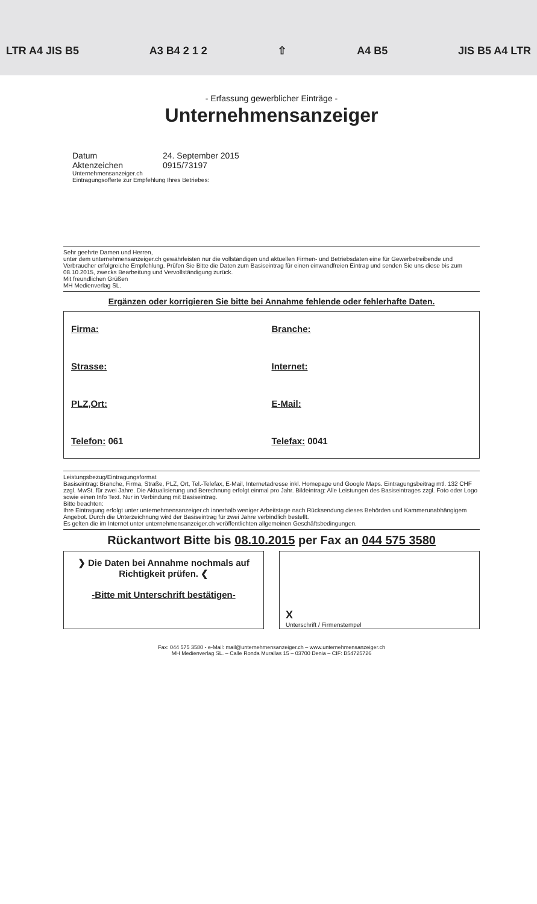LTR A4 JIS B5 A3 B4 2 1 2 ⇧ A4 B5 JIS B5 A4 LTR
- Erfassung gewerblicher Einträge -
Unternehmensanzeiger
Datum 24. September 2015 Aktenzeichen 0915/73197
Unternehmensanzeiger.ch
Eintragungsofferte zur Empfehlung Ihres Betriebes:
Sehr geehrte Damen und Herren,
unter dem unternehmensanzeiger.ch gewährleisten nur die vollständigen und aktuellen Firmen- und Betriebsdaten eine für Gewerbetreibende und Verbraucher erfolgreiche Empfehlung. Prüfen Sie Bitte die Daten zum Basiseintrag für einen einwandfreien Eintrag und senden Sie uns diese bis zum 08.10.2015, zwecks Bearbeitung und Vervollständigung zurück.
Mit freundlichen Grüßen
MH Medienverlag SL.
Ergänzen oder korrigieren Sie bitte bei Annahme fehlende oder fehlerhafte Daten.
Firma: Branche: Strasse: Internet: PLZ,Ort: E-Mail: Telefon: 061 Telefax: 0041
Leistungsbezug/Eintragungsformat
Basiseintrag: Branche, Firma, Straße, PLZ, Ort, Tel.-Telefax, E-Mail, Internetadresse inkl. Homepage und Google Maps. Eintragungsbeitrag mtl. 132 CHF zzgl. MwSt. für zwei Jahre. Die Aktualisierung und Berechnung erfolgt einmal pro Jahr. Bildeintrag: Alle Leistungen des Basiseintrages zzgl. Foto oder Logo sowie einen Info Text. Nur in Verbindung mit Basiseintrag.
Bitte beachten:
Ihre Eintragung erfolgt unter unternehmensanzeiger.ch innerhalb weniger Arbeitstage nach Rücksendung dieses Behörden und Kammerunabhängigem Angebot. Durch die Unterzeichnung wird der Basiseintrag für zwei Jahre verbindlich bestellt.
Es gelten die im Internet unter unternehmensanzeiger.ch veröffentlichten allgemeinen Geschäftsbedingungen.
Rückantwort Bitte bis 08.10.2015 per Fax an 044 575 3580
❯ Die Daten bei Annahme nochmals auf Richtigkeit prüfen. ❮
-Bitte mit Unterschrift bestätigen-
X
Unterschrift / Firmenstempel
Fax: 044 575 3580 - e-Mail: mail@unternehmensanzeiger.ch – www.unternehmensanzeiger.ch
MH Medienverlag SL. – Calle Ronda Murallas 15 – 03700 Denia – CIF: B54725726